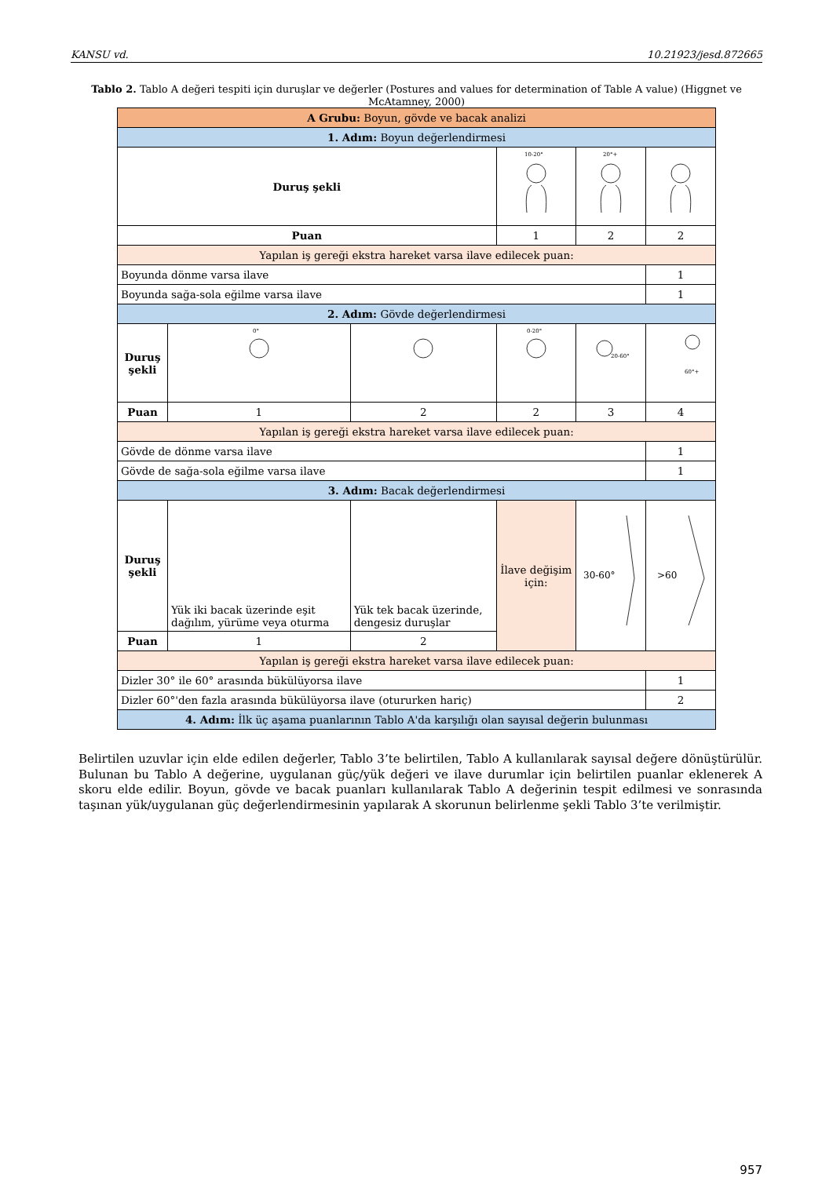KANSU vd. 10.21923/jesd.872665
Tablo 2. Tablo A değeri tespiti için duruşlar ve değerler (Postures and values for determination of Table A value) (Higgnet ve McAtamney, 2000)
| A Grubu: Boyun, gövde ve bacak analizi | | | | | |
| 1. Adım: Boyun değerlendirmesi | | | | | |
| Duruş şekli | | | 10-20° | 20°+ | |
| Puan | | | 1 | 2 | 2 |
| Yapılan iş gereği ekstra hareket varsa ilave edilecek puan: | | | | | |
| Boyunda dönme varsa ilave | | | | | 1 |
| Boyunda sağa-sola eğilme varsa ilave | | | | | 1 |
| 2. Adım: Gövde değerlendirmesi | | | | | |
| Duruş şekli | 0° | | 0-20° | 20-60° | 60°+ |
| Puan | 1 | 2 | 2 | 3 | 4 |
| Yapılan iş gereği ekstra hareket varsa ilave edilecek puan: | | | | | |
| Gövde de dönme varsa ilave | | | | | 1 |
| Gövde de sağa-sola eğilme varsa ilave | | | | | 1 |
| 3. Adım: Bacak değerlendirmesi | | | | | |
| Duruş şekli | Yük iki bacak üzerinde eşit dağılım, yürüme veya oturma | Yük tek bacak üzerinde, dengesiz duruşlar | İlave değişim için: | 30-60° | >60 |
| Puan | 1 | 2 | | | |
| Yapılan iş gereği ekstra hareket varsa ilave edilecek puan: | | | | | |
| Dizler 30° ile 60° arasında bükülüyorsa ilave | | | | | 1 |
| Dizler 60°'den fazla arasında bükülüyorsa ilave (otururken hariç) | | | | | 2 |
| 4. Adım: İlk üç aşama puanlarının Tablo A'da karşılığı olan sayısal değerin bulunması | | | | | |
Belirtilen uzuvlar için elde edilen değerler, Tablo 3’te belirtilen, Tablo A kullanılarak sayısal değere dönüştürülür. Bulunan bu Tablo A değerine, uygulanan güç/yük değeri ve ilave durumlar için belirtilen puanlar eklenerek A skoru elde edilir. Boyun, gövde ve bacak puanları kullanılarak Tablo A değerinin tespit edilmesi ve sonrasında taşınan yük/uygulanan güç değerlendirmesinin yapılarak A skorunun belirlenme şekli Tablo 3’te verilmiştir.
957